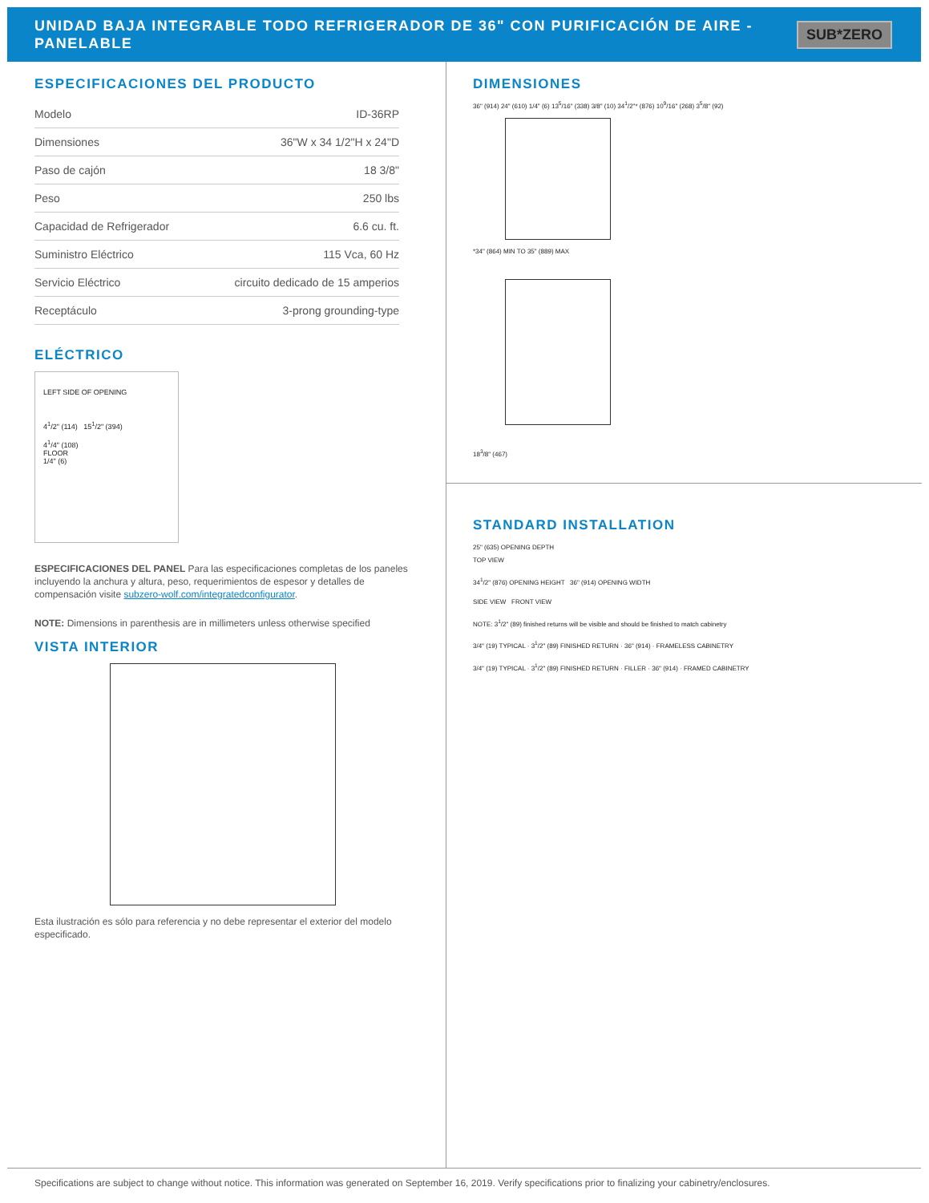UNIDAD BAJA INTEGRABLE TODO REFRIGERADOR DE 36" CON PURIFICACIÓN DE AIRE - PANELABLE
SUB*ZERO
ESPECIFICACIONES DEL PRODUCTO
| Modelo | ID-36RP |
| Dimensiones | 36"W x 34 1/2"H x 24"D |
| Paso de cajón | 18 3/8" |
| Peso | 250 lbs |
| Capacidad de Refrigerador | 6.6 cu. ft. |
| Suministro Eléctrico | 115 Vca, 60 Hz |
| Servicio Eléctrico | circuito dedicado de 15 amperios |
| Receptáculo | 3-prong grounding-type |
ELÉCTRICO
LEFT SIDE OF OPENING
4<sup>1</sup>/2" (114) 15<sup>1</sup>/2" (394)
4<sup>1</sup>/4" (108)
FLOOR
1/4" (6)
ESPECIFICACIONES DEL PANEL Para las especificaciones completas de los paneles incluyendo la anchura y altura, peso, requerimientos de espesor y detalles de compensación visite subzero-wolf.com/integratedconfigurator.
NOTE: Dimensions in parenthesis are in millimeters unless otherwise specified
VISTA INTERIOR
Esta ilustración es sólo para referencia y no debe representar el exterior del modelo especificado.
DIMENSIONES
36" (914) 24" (610) 1/4" (6) 13<sup>5</sup>/16" (338) 3/8" (10) 34<sup>1</sup>/2"* (876) 10<sup>9</sup>/16" (268) 3<sup>5</sup>/8" (92)
*34" (864) MIN TO 35" (889) MAX
18<sup>3</sup>/8" (467)
STANDARD INSTALLATION
25" (635) OPENING DEPTH
TOP VIEW
34<sup>1</sup>/2" (876) OPENING HEIGHT 36" (914) OPENING WIDTH
SIDE VIEW FRONT VIEW
NOTE: 3<sup>1</sup>/2" (89) finished returns will be visible and should be finished to match cabinetry
3/4" (19) TYPICAL · 3<sup>1</sup>/2" (89) FINISHED RETURN · 36" (914) · FRAMELESS CABINETRY
3/4" (19) TYPICAL · 3<sup>1</sup>/2" (89) FINISHED RETURN · FILLER · 36" (914) · FRAMED CABINETRY
Specifications are subject to change without notice. This information was generated on September 16, 2019. Verify specifications prior to finalizing your cabinetry/enclosures.